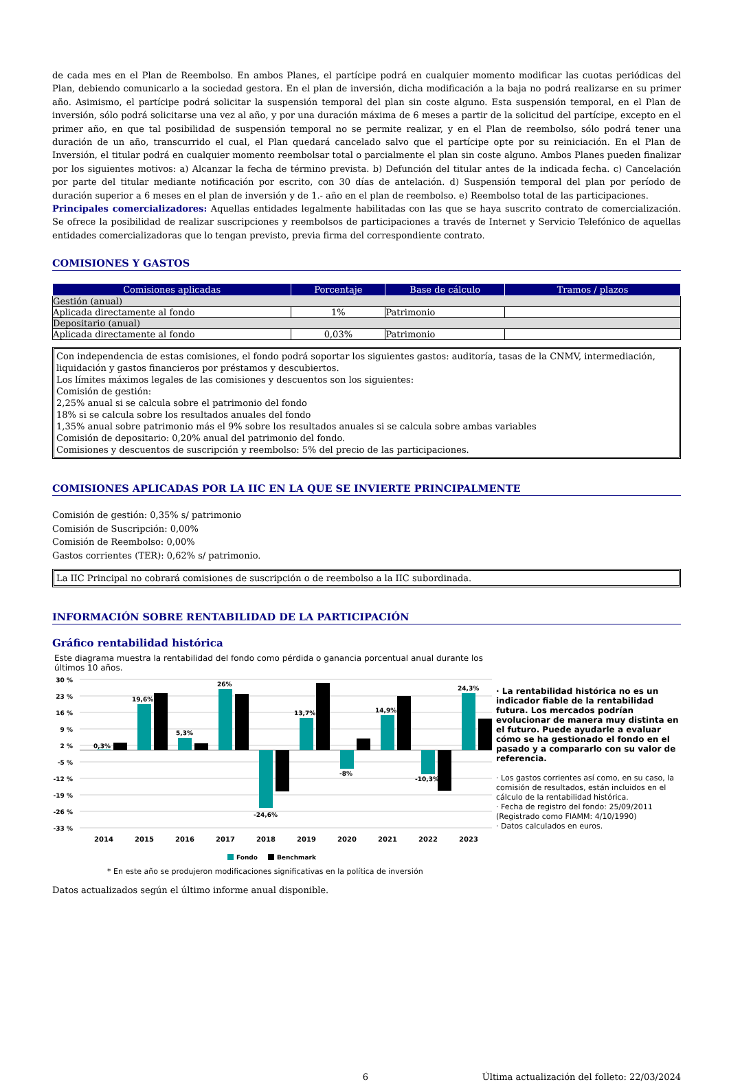de cada mes en el Plan de Reembolso. En ambos Planes, el partícipe podrá en cualquier momento modificar las cuotas periódicas del Plan, debiendo comunicarlo a la sociedad gestora. En el plan de inversión, dicha modificación a la baja no podrá realizarse en su primer año. Asimismo, el partícipe podrá solicitar la suspensión temporal del plan sin coste alguno. Esta suspensión temporal, en el Plan de inversión, sólo podrá solicitarse una vez al año, y por una duración máxima de 6 meses a partir de la solicitud del partícipe, excepto en el primer año, en que tal posibilidad de suspensión temporal no se permite realizar, y en el Plan de reembolso, sólo podrá tener una duración de un año, transcurrido el cual, el Plan quedará cancelado salvo que el partícipe opte por su reiniciación. En el Plan de Inversión, el titular podrá en cualquier momento reembolsar total o parcialmente el plan sin coste alguno. Ambos Planes pueden finalizar por los siguientes motivos: a) Alcanzar la fecha de término prevista. b) Defunción del titular antes de la indicada fecha. c) Cancelación por parte del titular mediante notificación por escrito, con 30 días de antelación. d) Suspensión temporal del plan por período de duración superior a 6 meses en el plan de inversión y de 1.- año en el plan de reembolso. e) Reembolso total de las participaciones.
Principales comercializadores: Aquellas entidades legalmente habilitadas con las que se haya suscrito contrato de comercialización. Se ofrece la posibilidad de realizar suscripciones y reembolsos de participaciones a través de Internet y Servicio Telefónico de aquellas entidades comercializadoras que lo tengan previsto, previa firma del correspondiente contrato.
COMISIONES Y GASTOS
| Comisiones aplicadas | Porcentaje | Base de cálculo | Tramos / plazos |
| --- | --- | --- | --- |
| Gestión (anual) | | | |
| Aplicada directamente al fondo | 1% | Patrimonio | |
| Depositario (anual) | | | |
| Aplicada directamente al fondo | 0,03% | Patrimonio | |
Con independencia de estas comisiones, el fondo podrá soportar los siguientes gastos: auditoría, tasas de la CNMV, intermediación, liquidación y gastos financieros por préstamos y descubiertos.
Los límites máximos legales de las comisiones y descuentos son los siguientes:
Comisión de gestión:
2,25% anual si se calcula sobre el patrimonio del fondo
18% si se calcula sobre los resultados anuales del fondo
1,35% anual sobre patrimonio más el 9% sobre los resultados anuales si se calcula sobre ambas variables
Comisión de depositario: 0,20% anual del patrimonio del fondo.
Comisiones y descuentos de suscripción y reembolso: 5% del precio de las participaciones.
COMISIONES APLICADAS POR LA IIC EN LA QUE SE INVIERTE PRINCIPALMENTE
Comisión de gestión: 0,35% s/ patrimonio
Comisión de Suscripción: 0,00%
Comisión de Reembolso: 0,00%
Gastos corrientes (TER): 0,62% s/ patrimonio.
La IIC Principal no cobrará comisiones de suscripción o de reembolso a la IIC subordinada.
INFORMACIÓN SOBRE RENTABILIDAD DE LA PARTICIPACIÓN
Gráfico rentabilidad histórica
Este diagrama muestra la rentabilidad del fondo como pérdida o ganancia porcentual anual durante los últimos 10 años.
30 %
23 %
16 %
9 %
2 %
-5 %
-12 %
-19 %
-26 %
-33 %
0,3%
19,6%
5,3%
26%
-24,6%
13,7%
-8%
14,9%
-10,3%
24,3%
2014
2015
2016
2017
2018
2019
2020
2021
2022
2023
Fondo
Benchmark
* En este año se produjeron modificaciones significativas en la política de inversión
· La rentabilidad histórica no es un indicador fiable de la rentabilidad futura. Los mercados podrían evolucionar de manera muy distinta en el futuro. Puede ayudarle a evaluar cómo se ha gestionado el fondo en el pasado y a compararlo con su valor de referencia.
· Los gastos corrientes así como, en su caso, la comisión de resultados, están incluidos en el cálculo de la rentabilidad histórica.
· Fecha de registro del fondo: 25/09/2011
(Registrado como FIAMM: 4/10/1990)
· Datos calculados en euros.
Datos actualizados según el último informe anual disponible.
6 Última actualización del folleto: 22/03/2024